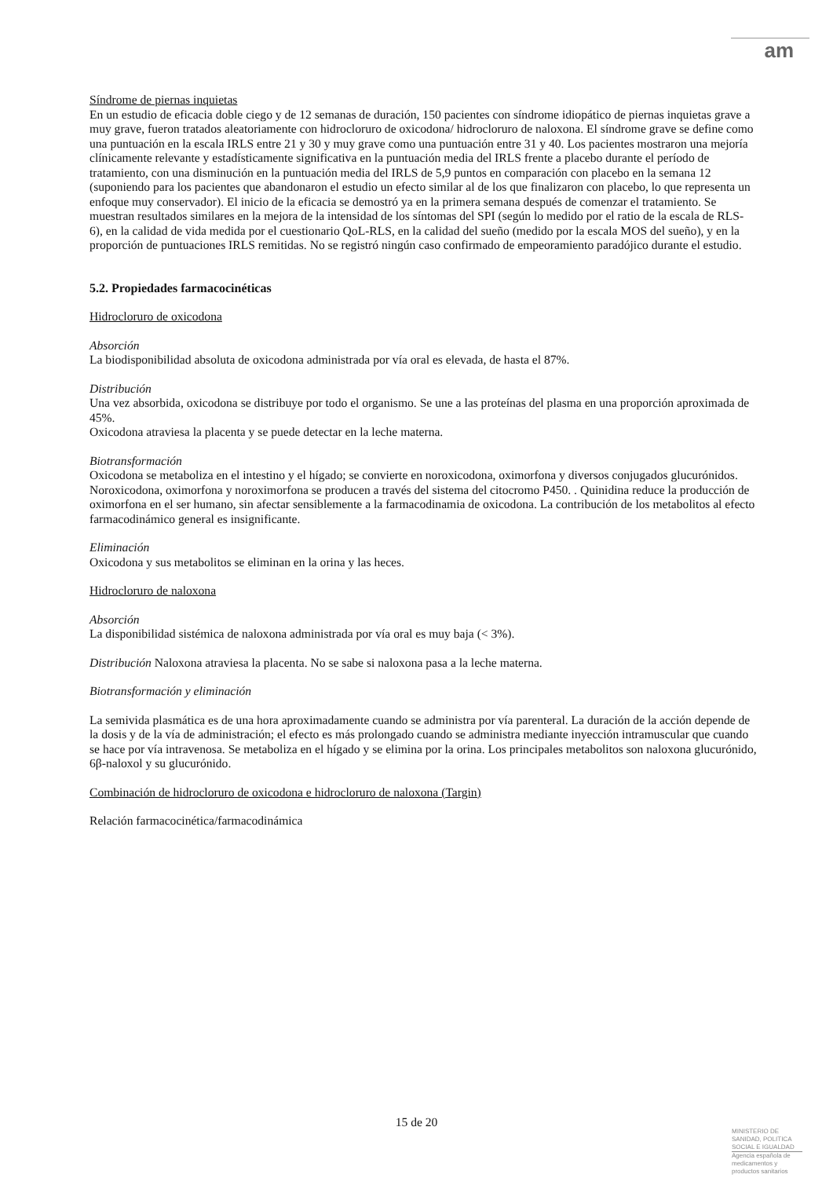am
Síndrome de piernas inquietas
En un estudio de eficacia doble ciego y de 12 semanas de duración, 150 pacientes con síndrome idiopático de piernas inquietas grave a muy grave, fueron tratados aleatoriamente con hidrocloruro de oxicodona/ hidrocloruro de naloxona. El síndrome grave se define como una puntuación en la escala IRLS entre 21 y 30 y muy grave como una puntuación entre 31 y 40. Los pacientes mostraron una mejoría clínicamente relevante y estadísticamente significativa en la puntuación media del IRLS frente a placebo durante el período de tratamiento, con una disminución en la puntuación media del IRLS de 5,9 puntos en comparación con placebo en la semana 12 (suponiendo para los pacientes que abandonaron el estudio un efecto similar al de los que finalizaron con placebo, lo que representa un enfoque muy conservador). El inicio de la eficacia se demostró ya en la primera semana después de comenzar el tratamiento. Se muestran resultados similares en la mejora de la intensidad de los síntomas del SPI (según lo medido por el ratio de la escala de RLS-6), en la calidad de vida medida por el cuestionario QoL-RLS, en la calidad del sueño (medido por la escala MOS del sueño), y en la proporción de puntuaciones IRLS remitidas. No se registró ningún caso confirmado de empeoramiento paradójico durante el estudio.
5.2. Propiedades farmacocinéticas
Hidrocloruro de oxicodona
Absorción
La biodisponibilidad absoluta de oxicodona administrada por vía oral es elevada, de hasta el 87%.
Distribución
Una vez absorbida, oxicodona se distribuye por todo el organismo. Se une a las proteínas del plasma en una proporción aproximada de 45%.
Oxicodona atraviesa la placenta y se puede detectar en la leche materna.
Biotransformación
Oxicodona se metaboliza en el intestino y el hígado; se convierte en noroxicodona, oximorfona y diversos conjugados glucurónidos. Noroxicodona, oximorfona y noroximorfona se producen a través del sistema del citocromo P450. . Quinidina reduce la producción de oximorfona en el ser humano, sin afectar sensiblemente a la farmacodinamia de oxicodona. La contribución de los metabolitos al efecto farmacodinámico general es insignificante.
Eliminación
Oxicodona y sus metabolitos se eliminan en la orina y las heces.
Hidrocloruro de naloxona
Absorción
La disponibilidad sistémica de naloxona administrada por vía oral es muy baja (< 3%).
Distribución Naloxona atraviesa la placenta. No se sabe si naloxona pasa a la leche materna.
Biotransformación y eliminación
La semivida plasmática es de una hora aproximadamente cuando se administra por vía parenteral. La duración de la acción depende de la dosis y de la vía de administración; el efecto es más prolongado cuando se administra mediante inyección intramuscular que cuando se hace por vía intravenosa. Se metaboliza en el hígado y se elimina por la orina. Los principales metabolitos son naloxona glucurónido, 6β-naloxol y su glucurónido.
Combinación de hidrocloruro de oxicodona e hidrocloruro de naloxona (Targin)
Relación farmacocinética/farmacodinámica
15 de 20
MINISTERIO DE
SANIDAD, POLITICA
SOCIAL E IGUALDAD
Agencia española de
medicamentos y
productos sanitarios